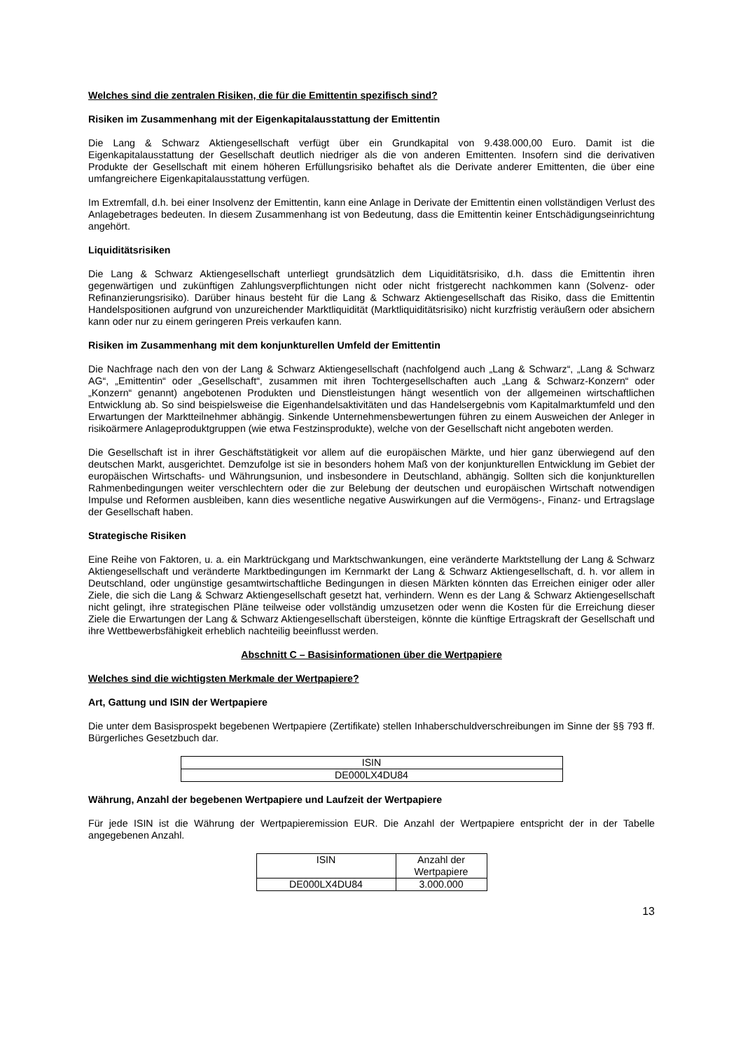Welches sind die zentralen Risiken, die für die Emittentin spezifisch sind?
Risiken im Zusammenhang mit der Eigenkapitalausstattung der Emittentin
Die Lang & Schwarz Aktiengesellschaft verfügt über ein Grundkapital von 9.438.000,00 Euro. Damit ist die Eigenkapitalausstattung der Gesellschaft deutlich niedriger als die von anderen Emittenten. Insofern sind die derivativen Produkte der Gesellschaft mit einem höheren Erfüllungsrisiko behaftet als die Derivate anderer Emittenten, die über eine umfangreichere Eigenkapitalausstattung verfügen.
Im Extremfall, d.h. bei einer Insolvenz der Emittentin, kann eine Anlage in Derivate der Emittentin einen vollständigen Verlust des Anlagebetrages bedeuten. In diesem Zusammenhang ist von Bedeutung, dass die Emittentin keiner Entschädigungseinrichtung angehört.
Liquiditätsrisiken
Die Lang & Schwarz Aktiengesellschaft unterliegt grundsätzlich dem Liquiditätsrisiko, d.h. dass die Emittentin ihren gegenwärtigen und zukünftigen Zahlungsverpflichtungen nicht oder nicht fristgerecht nachkommen kann (Solvenz- oder Refinanzierungsrisiko). Darüber hinaus besteht für die Lang & Schwarz Aktiengesellschaft das Risiko, dass die Emittentin Handelspositionen aufgrund von unzureichender Marktliquidität (Marktliquiditätsrisiko) nicht kurzfristig veräußern oder absichern kann oder nur zu einem geringeren Preis verkaufen kann.
Risiken im Zusammenhang mit dem konjunkturellen Umfeld der Emittentin
Die Nachfrage nach den von der Lang & Schwarz Aktiengesellschaft (nachfolgend auch „Lang & Schwarz“, „Lang & Schwarz AG“, „Emittentin“ oder „Gesellschaft“, zusammen mit ihren Tochtergesellschaften auch „Lang & Schwarz-Konzern“ oder „Konzern“ genannt) angebotenen Produkten und Dienstleistungen hängt wesentlich von der allgemeinen wirtschaftlichen Entwicklung ab. So sind beispielsweise die Eigenhandelsaktivitäten und das Handelsergebnis vom Kapitalmarktumfeld und den Erwartungen der Marktteilnehmer abhängig. Sinkende Unternehmensbewertungen führen zu einem Ausweichen der Anleger in risikoärmere Anlageproduktgruppen (wie etwa Festzinsprodukte), welche von der Gesellschaft nicht angeboten werden.
Die Gesellschaft ist in ihrer Geschäftstätigkeit vor allem auf die europäischen Märkte, und hier ganz überwiegend auf den deutschen Markt, ausgerichtet. Demzufolge ist sie in besonders hohem Maß von der konjunkturellen Entwicklung im Gebiet der europäischen Wirtschafts- und Währungsunion, und insbesondere in Deutschland, abhängig. Sollten sich die konjunkturellen Rahmenbedingungen weiter verschlechtern oder die zur Belebung der deutschen und europäischen Wirtschaft notwendigen Impulse und Reformen ausbleiben, kann dies wesentliche negative Auswirkungen auf die Vermögens-, Finanz- und Ertragslage der Gesellschaft haben.
Strategische Risiken
Eine Reihe von Faktoren, u. a. ein Marktrückgang und Marktschwankungen, eine veränderte Marktstellung der Lang & Schwarz Aktiengesellschaft und veränderte Marktbedingungen im Kernmarkt der Lang & Schwarz Aktiengesellschaft, d. h. vor allem in Deutschland, oder ungünstige gesamtwirtschaftliche Bedingungen in diesen Märkten könnten das Erreichen einiger oder aller Ziele, die sich die Lang & Schwarz Aktiengesellschaft gesetzt hat, verhindern. Wenn es der Lang & Schwarz Aktiengesellschaft nicht gelingt, ihre strategischen Pläne teilweise oder vollständig umzusetzen oder wenn die Kosten für die Erreichung dieser Ziele die Erwartungen der Lang & Schwarz Aktiengesellschaft übersteigen, könnte die künftige Ertragskraft der Gesellschaft und ihre Wettbewerbsfähigkeit erheblich nachteilig beeinflusst werden.
Abschnitt C – Basisinformationen über die Wertpapiere
Welches sind die wichtigsten Merkmale der Wertpapiere?
Art, Gattung und ISIN der Wertpapiere
Die unter dem Basisprospekt begebenen Wertpapiere (Zertifikate) stellen Inhaberschuldverschreibungen im Sinne der §§ 793 ff. Bürgerliches Gesetzbuch dar.
| ISIN |
| --- |
| DE000LX4DU84 |
Währung, Anzahl der begebenen Wertpapiere und Laufzeit der Wertpapiere
Für jede ISIN ist die Währung der Wertpapieremission EUR. Die Anzahl der Wertpapiere entspricht der in der Tabelle angegebenen Anzahl.
| ISIN | Anzahl der Wertpapiere |
| --- | --- |
| DE000LX4DU84 | 3.000.000 |
13